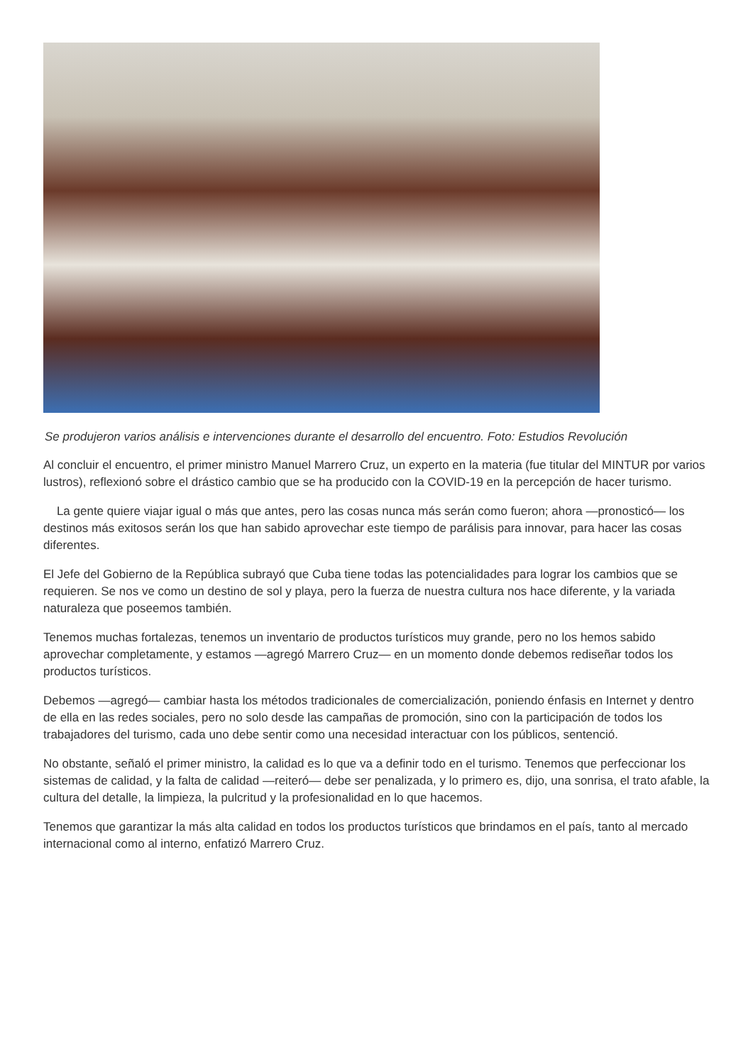Se produjeron varios análisis e intervenciones durante el desarrollo del encuentro. Foto: Estudios Revolución
Al concluir el encuentro, el primer ministro Manuel Marrero Cruz, un experto en la materia (fue titular del MINTUR por varios lustros), reflexionó sobre el drástico cambio que se ha producido con la COVID-19 en la percepción de hacer turismo.
La gente quiere viajar igual o más que antes, pero las cosas nunca más serán como fueron; ahora —pronosticó— los destinos más exitosos serán los que han sabido aprovechar este tiempo de parálisis para innovar, para hacer las cosas diferentes.
El Jefe del Gobierno de la República subrayó que Cuba tiene todas las potencialidades para lograr los cambios que se requieren. Se nos ve como un destino de sol y playa, pero la fuerza de nuestra cultura nos hace diferente, y la variada naturaleza que poseemos también.
Tenemos muchas fortalezas, tenemos un inventario de productos turísticos muy grande, pero no los hemos sabido aprovechar completamente, y estamos —agregó Marrero Cruz— en un momento donde debemos rediseñar todos los productos turísticos.
Debemos —agregó— cambiar hasta los métodos tradicionales de comercialización, poniendo énfasis en Internet y dentro de ella en las redes sociales, pero no solo desde las campañas de promoción, sino con la participación de todos los trabajadores del turismo, cada uno debe sentir como una necesidad interactuar con los públicos, sentenció.
No obstante, señaló el primer ministro, la calidad es lo que va a definir todo en el turismo. Tenemos que perfeccionar los sistemas de calidad, y la falta de calidad —reiteró— debe ser penalizada, y lo primero es, dijo, una sonrisa, el trato afable, la cultura del detalle, la limpieza, la pulcritud y la profesionalidad en lo que hacemos.
Tenemos que garantizar la más alta calidad en todos los productos turísticos que brindamos en el país, tanto al mercado internacional como al interno, enfatizó Marrero Cruz.